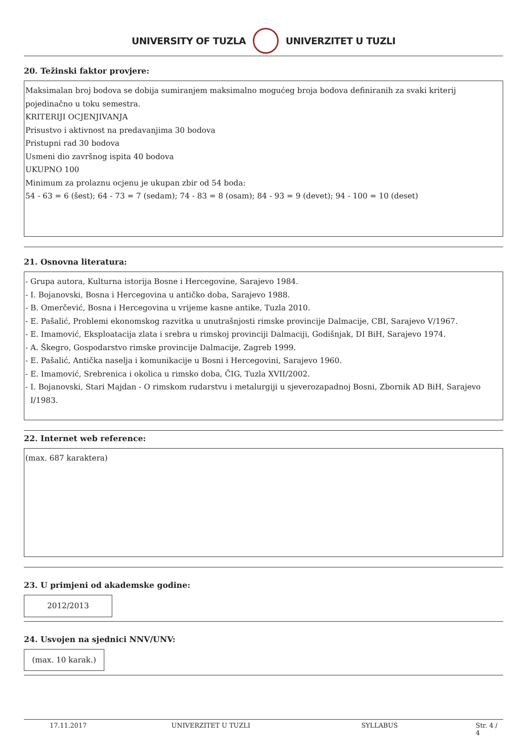UNIVERSITY OF TUZLA UNIVERZITET U TUZLI
20. Težinski faktor provjere:
Maksimalan broj bodova se dobija sumiranjem maksimalno mogućeg broja bodova definiranih za svaki kriterij pojedinačno u toku semestra.
KRITERIJI OCJENJIVANJA
Prisustvo i aktivnost na predavanjima 30 bodova
Pristupni rad 30 bodova
Usmeni dio završnog ispita 40 bodova
UKUPNO 100
Minimum za prolaznu ocjenu je ukupan zbir od 54 boda:
54 - 63 = 6 (šest); 64 - 73 = 7 (sedam); 74 - 83 = 8 (osam); 84 - 93 = 9 (devet); 94 - 100 = 10 (deset)
21. Osnovna literatura:
- Grupa autora, Kulturna istorija Bosne i Hercegovine, Sarajevo 1984.
- I. Bojanovski, Bosna i Hercegovina u antičko doba, Sarajevo 1988.
- B. Omerčević, Bosna i Hercegovina u vrijeme kasne antike, Tuzla 2010.
- E. Pašalić, Problemi ekonomskog razvitka u unutrašnjosti rimske provincije Dalmacije, CBI, Sarajevo V/1967.
- E. Imamović, Eksploatacija zlata i srebra u rimskoj provinciji Dalmaciji, Godišnjak, DI BiH, Sarajevo 1974.
- A. Škegro, Gospodarstvo rimske provincije Dalmacije, Zagreb 1999.
- E. Pašalić, Antička naselja i komunikacije u Bosni i Hercegovini, Sarajevo 1960.
- E. Imamović, Srebrenica i okolica u rimsko doba, ČIG, Tuzla XVII/2002.
- I. Bojanovski, Stari Majdan - O rimskom rudarstvu i metalurgiji u sjeverozapadnoj Bosni, Zbornik AD BiH, Sarajevo I/1983.
22. Internet web reference:
(max. 687 karaktera)
23. U primjeni od akademske godine:
2012/2013
24. Usvojen na sjednici NNV/UNV:
(max. 10 karak.)
17.11.2017 UNIVERZITET U TUZLI SYLLABUS Str. 4 / 4